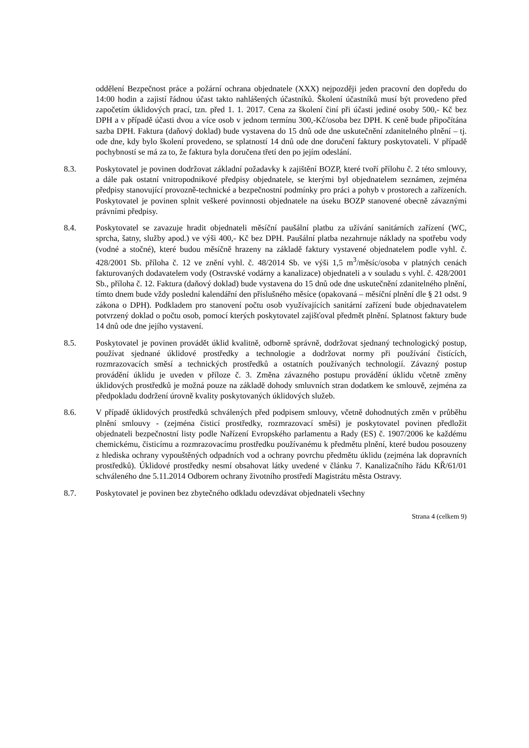oddělení Bezpečnost práce a požární ochrana objednatele (XXX) nejpozději jeden pracovní den dopředu do 14:00 hodin a zajistí řádnou účast takto nahlášených účastníků. Školení účastníků musí být provedeno před započetím úklidových prací, tzn. před 1. 1. 2017. Cena za školení činí při účasti jediné osoby 500,- Kč bez DPH a v případě účasti dvou a více osob v jednom termínu 300,-Kč/osoba bez DPH. K ceně bude připočítána sazba DPH. Faktura (daňový doklad) bude vystavena do 15 dnů ode dne uskutečnění zdanitelného plnění – tj. ode dne, kdy bylo školení provedeno, se splatností 14 dnů ode dne doručení faktury poskytovateli. V případě pochybností se má za to, že faktura byla doručena třetí den po jejím odeslání.
8.3. Poskytovatel je povinen dodržovat základní požadavky k zajištění BOZP, které tvoří přílohu č. 2 této smlouvy, a dále pak ostatní vnitropodnikové předpisy objednatele, se kterými byl objednatelem seznámen, zejména předpisy stanovující provozně-technické a bezpečnostní podmínky pro práci a pohyb v prostorech a zařízeních. Poskytovatel je povinen splnit veškeré povinnosti objednatele na úseku BOZP stanovené obecně závaznými právními předpisy.
8.4. Poskytovatel se zavazuje hradit objednateli měsíční paušální platbu za užívání sanitárních zařízení (WC, sprcha, šatny, služby apod.) ve výši 400,- Kč bez DPH. Paušální platba nezahrnuje náklady na spotřebu vody (vodné a stočné), které budou měsíčně hrazeny na základě faktury vystavené objednatelem podle vyhl. č. 428/2001 Sb. příloha č. 12 ve znění vyhl. č. 48/2014 Sb. ve výši 1,5 m<sup>3</sup>/měsíc/osoba v platných cenách fakturovaných dodavatelem vody (Ostravské vodárny a kanalizace) objednateli a v souladu s vyhl. č. 428/2001 Sb., příloha č. 12. Faktura (daňový doklad) bude vystavena do 15 dnů ode dne uskutečnění zdanitelného plnění, tímto dnem bude vždy poslední kalendářní den příslušného měsíce (opakovaná – měsíční plnění dle § 21 odst. 9 zákona o DPH). Podkladem pro stanovení počtu osob využívajících sanitární zařízení bude objednavatelem potvrzený doklad o počtu osob, pomocí kterých poskytovatel zajišťoval předmět plnění. Splatnost faktury bude 14 dnů ode dne jejího vystavení.
8.5. Poskytovatel je povinen provádět úklid kvalitně, odborně správně, dodržovat sjednaný technologický postup, používat sjednané úklidové prostředky a technologie a dodržovat normy při používání čistících, rozmrazovacích směsí a technických prostředků a ostatních používaných technologií. Závazný postup provádění úklidu je uveden v příloze č. 3. Změna závazného postupu provádění úklidu včetně změny úklidových prostředků je možná pouze na základě dohody smluvních stran dodatkem ke smlouvě, zejména za předpokladu dodržení úrovně kvality poskytovaných úklidových služeb.
8.6. V případě úklidových prostředků schválených před podpisem smlouvy, včetně dohodnutých změn v průběhu plnění smlouvy - (zejména čisticí prostředky, rozmrazovací směsi) je poskytovatel povinen předložit objednateli bezpečnostní listy podle Nařízení Evropského parlamentu a Rady (ES) č. 1907/2006 ke každému chemickému, čisticímu a rozmrazovacímu prostředku používanému k předmětu plnění, které budou posouzeny z hlediska ochrany vypouštěných odpadních vod a ochrany povrchu předmětu úklidu (zejména lak dopravních prostředků). Úklidové prostředky nesmí obsahovat látky uvedené v článku 7. Kanalizačního řádu KŘ/61/01 schváleného dne 5.11.2014 Odborem ochrany životního prostředí Magistrátu města Ostravy.
8.7. Poskytovatel je povinen bez zbytečného odkladu odevzdávat objednateli všechny
Strana 4 (celkem 9)